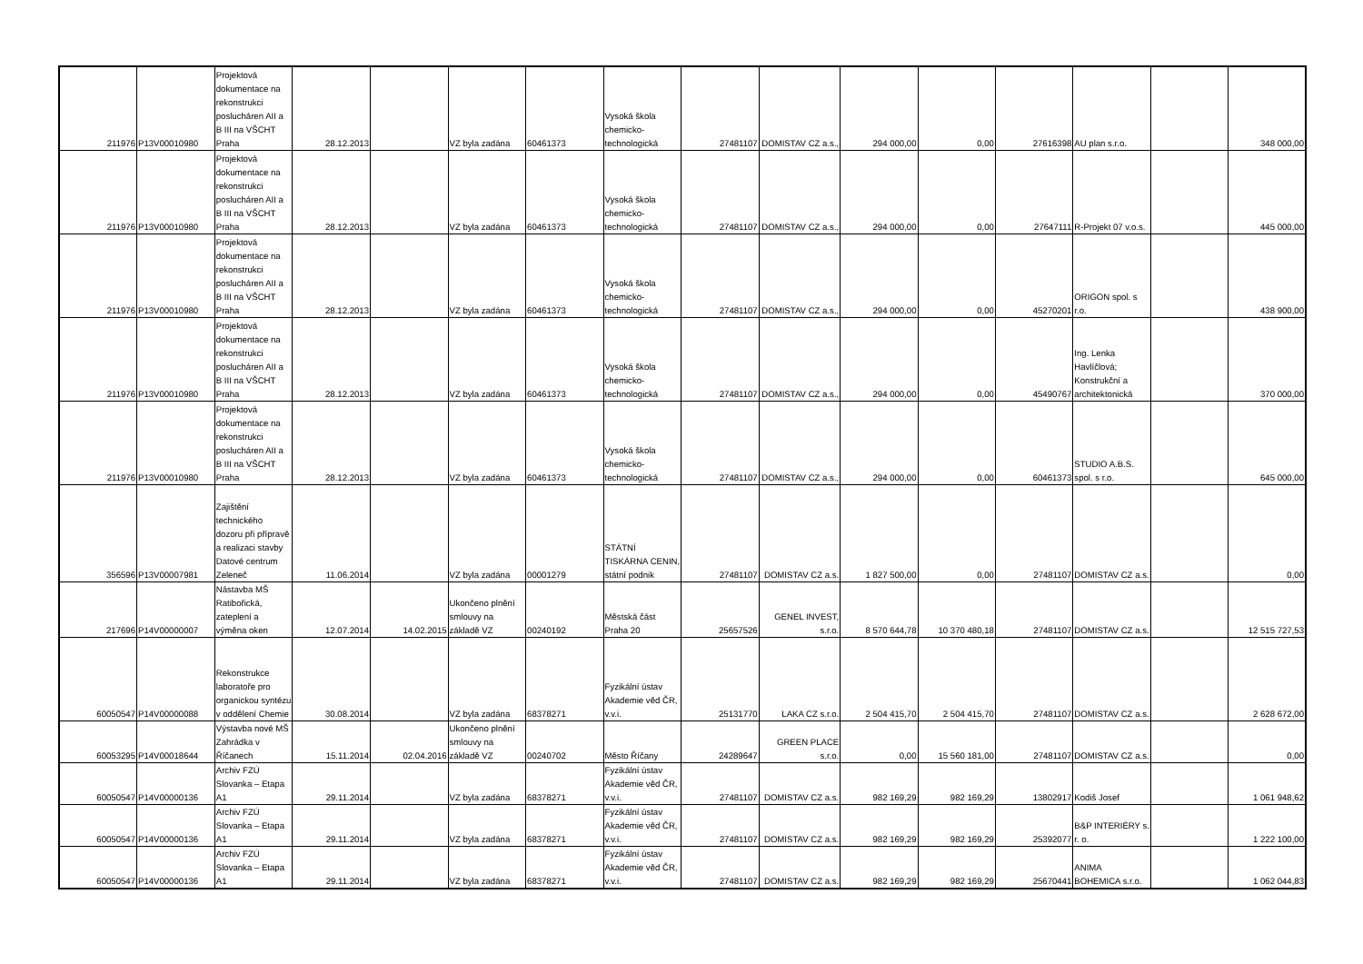| 211976 | P13V00010980 | Projektová dokumentace na rekonstrukci poslucháren AII a B III na VŠCHT Praha | 28.12.2013 | | VZ byla zadána | 60461373 | Vysoká škola chemicko-technologická | 27481107 | DOMISTAV CZ a.s., | 294 000,00 | 0,00 | 27616398 | AU plan s.r.o. | | 348 000,00 |
| 211976 | P13V00010980 | Projektová dokumentace na rekonstrukci poslucháren AII a B III na VŠCHT Praha | 28.12.2013 | | VZ byla zadána | 60461373 | Vysoká škola chemicko-technologická | 27481107 | DOMISTAV CZ a.s., | 294 000,00 | 0,00 | 27647111 | R-Projekt 07 v.o.s. | | 445 000,00 |
| 211976 | P13V00010980 | Projektová dokumentace na rekonstrukci poslucháren AII a B III na VŠCHT Praha | 28.12.2013 | | VZ byla zadána | 60461373 | Vysoká škola chemicko-technologická | 27481107 | DOMISTAV CZ a.s., | 294 000,00 | 0,00 | 45270201 | ORIGON spol. s r.o. | | 438 900,00 |
| 211976 | P13V00010980 | Projektová dokumentace na rekonstrukci poslucháren AII a B III na VŠCHT Praha | 28.12.2013 | | VZ byla zadána | 60461373 | Vysoká škola chemicko-technologická | 27481107 | DOMISTAV CZ a.s., | 294 000,00 | 0,00 | 45490767 | Ing. Lenka Havlíčlová; Konstrukční a architektonická | | 370 000,00 |
| 211976 | P13V00010980 | Projektová dokumentace na rekonstrukci poslucháren AII a B III na VŠCHT Praha | 28.12.2013 | | VZ byla zadána | 60461373 | Vysoká škola chemicko-technologická | 27481107 | DOMISTAV CZ a.s., | 294 000,00 | 0,00 | 60461373 | STUDIO A.B.S. spol. s r.o. | | 645 000,00 |
| 356596 | P13V00007981 | Zajištění technického dozoru při přípravě a realizaci stavby Datové centrum Zeleneč | 11.06.2014 | | VZ byla zadána | 00001279 | STÁTNÍ TISKÁRNA CENIN, státní podnik | 27481107 | DOMISTAV CZ a.s. | 1 827 500,00 | 0,00 | 27481107 | DOMISTAV CZ a.s. | | 0,00 |
| 217696 | P14V00000007 | Nástavba MŠ Ratibořická, zateplení a výměna oken | 12.07.2014 | 14.02.2015 | Ukončeno plnění smlouvy na základě VZ | 00240192 | Městská část Praha 20 | 25657526 | GENEL INVEST, s.r.o. | 8 570 644,78 | 10 370 480,18 | 27481107 | DOMISTAV CZ a.s. | | 12 515 727,53 |
| 60050547 | P14V00000088 | Rekonstrukce laboratoře pro organickou syntézu v oddělení Chemie | 30.08.2014 | | VZ byla zadána | 68378271 | Fyzikální ústav Akademie věd ČR, v.v.i. | 25131770 | LAKA CZ s.r.o. | 2 504 415,70 | 2 504 415,70 | 27481107 | DOMISTAV CZ a.s. | | 2 628 672,00 |
| 60053295 | P14V00018644 | Výstavba nové MŠ Zahrádka v Říčanech | 15.11.2014 | 02.04.2016 | Ukončeno plnění smlouvy na základě VZ | 00240702 | Město Říčany | 24289647 | GREEN PLACE s.r.o. | 0,00 | 15 560 181,00 | 27481107 | DOMISTAV CZ a.s. | | 0,00 |
| 60050547 | P14V00000136 | Archiv FZÚ Slovanka – Etapa A1 | 29.11.2014 | | VZ byla zadána | 68378271 | Fyzikální ústav Akademie věd ČR, v.v.i. | 27481107 | DOMISTAV CZ a.s. | 982 169,29 | 982 169,29 | 13802917 | Kodiš Josef | | 1 061 948,62 |
| 60050547 | P14V00000136 | Archiv FZÚ Slovanka – Etapa A1 | 29.11.2014 | | VZ byla zadána | 68378271 | Fyzikální ústav Akademie věd ČR, v.v.i. | 27481107 | DOMISTAV CZ a.s. | 982 169,29 | 982 169,29 | 25392077 | B&P INTERIÉRY s. r. o. | | 1 222 100,00 |
| 60050547 | P14V00000136 | Archiv FZÚ Slovanka – Etapa A1 | 29.11.2014 | | VZ byla zadána | 68378271 | Fyzikální ústav Akademie věd ČR, v.v.i. | 27481107 | DOMISTAV CZ a.s. | 982 169,29 | 982 169,29 | 25670441 | ANIMA BOHEMICA s.r.o. | | 1 062 044,83 |